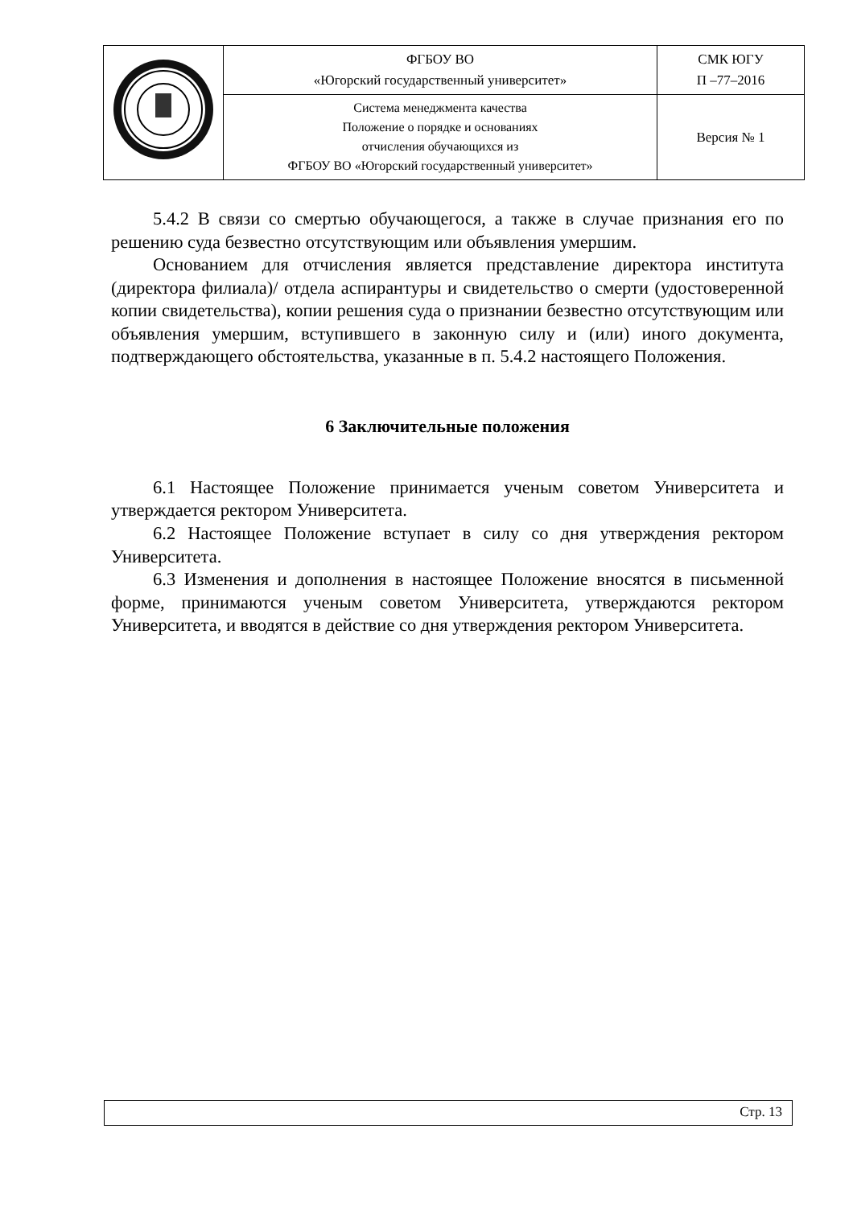| | ФГБОУ ВО «Югорский государственный университет» | СМК ЮГУ П –77–2016 |
| | Система менеджмента качества Положение о порядке и основаниях отчисления обучающихся из ФГБОУ ВО «Югорский государственный университет» | Версия № 1 |
5.4.2 В связи со смертью обучающегося, а также в случае признания его по решению суда безвестно отсутствующим или объявления умершим.
Основанием для отчисления является представление директора института (директора филиала)/ отдела аспирантуры и свидетельство о смерти (удостоверенной копии свидетельства), копии решения суда о признании безвестно отсутствующим или объявления умершим, вступившего в законную силу и (или) иного документа, подтверждающего обстоятельства, указанные в п. 5.4.2 настоящего Положения.
6 Заключительные положения
6.1 Настоящее Положение принимается ученым советом Университета и утверждается ректором Университета.
6.2 Настоящее Положение вступает в силу со дня утверждения ректором Университета.
6.3 Изменения и дополнения в настоящее Положение вносятся в письменной форме, принимаются ученым советом Университета, утверждаются ректором Университета, и вводятся в действие со дня утверждения ректором Университета.
Стр. 13